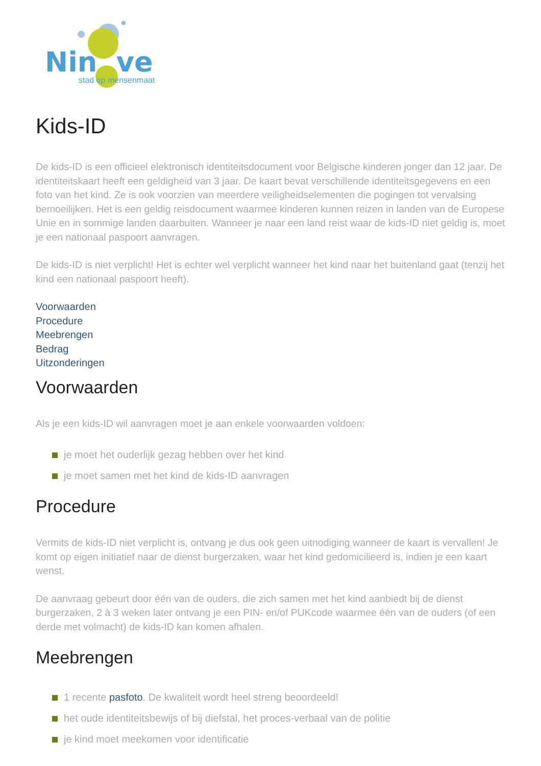Nin ve
stad op mensenmaat
Kids-ID
De kids-ID is een officieel elektronisch identiteitsdocument voor Belgische kinderen jonger dan 12 jaar. De identiteitskaart heeft een geldigheid van 3 jaar. De kaart bevat verschillende identiteitsgegevens en een foto van het kind. Ze is ook voorzien van meerdere veiligheidselementen die pogingen tot vervalsing bemoeilijken. Het is een geldig reisdocument waarmee kinderen kunnen reizen in landen van de Europese Unie en in sommige landen daarbuiten. Wanneer je naar een land reist waar de kids-ID niet geldig is, moet je een nationaal paspoort aanvragen.
De kids-ID is niet verplicht! Het is echter wel verplicht wanneer het kind naar het buitenland gaat (tenzij het kind een nationaal paspoort heeft).
Voorwaarden
Procedure
Meebrengen
Bedrag
Uitzonderingen
Voorwaarden
Als je een kids-ID wil aanvragen moet je aan enkele voorwaarden voldoen:
je moet het ouderlijk gezag hebben over het kind
je moet samen met het kind de kids-ID aanvragen
Procedure
Vermits de kids-ID niet verplicht is, ontvang je dus ook geen uitnodiging wanneer de kaart is vervallen! Je komt op eigen initiatief naar de dienst burgerzaken, waar het kind gedomicilieerd is, indien je een kaart wenst.
De aanvraag gebeurt door één van de ouders, die zich samen met het kind aanbiedt bij de dienst burgerzaken, 2 à 3 weken later ontvang je een PIN- en/of PUKcode waarmee één van de ouders (of een derde met volmacht) de kids-ID kan komen afhalen.
Meebrengen
1 recente pasfoto. De kwaliteit wordt heel streng beoordeeld!
het oude identiteitsbewijs of bij diefstal, het proces-verbaal van de politie
je kind moet meekomen voor identificatie